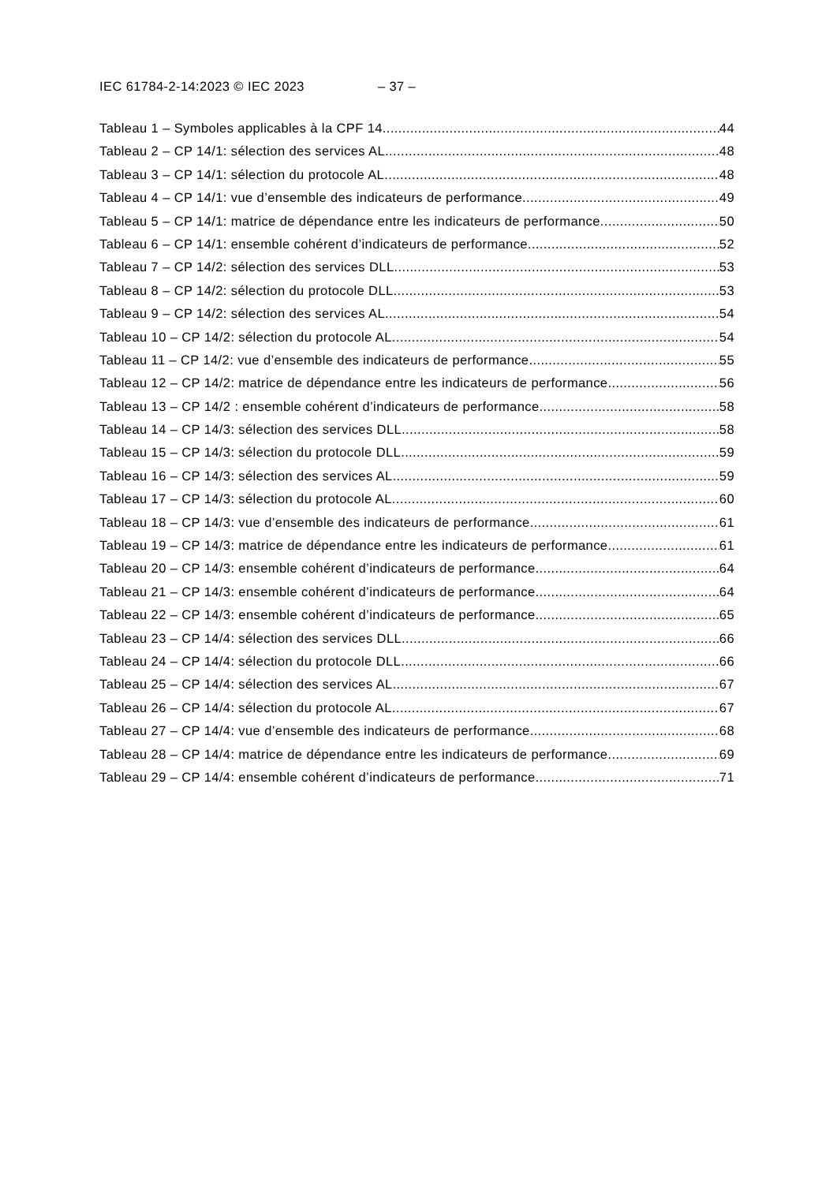IEC 61784-2-14:2023 © IEC 2023 – 37 –
Tableau 1 – Symboles applicables à la CPF 14 44
Tableau 2 – CP 14/1: sélection des services AL 48
Tableau 3 – CP 14/1: sélection du protocole AL 48
Tableau 4 – CP 14/1: vue d’ensemble des indicateurs de performance 49
Tableau 5 – CP 14/1: matrice de dépendance entre les indicateurs de performance 50
Tableau 6 – CP 14/1: ensemble cohérent d’indicateurs de performance 52
Tableau 7 – CP 14/2: sélection des services DLL 53
Tableau 8 – CP 14/2: sélection du protocole DLL 53
Tableau 9 – CP 14/2: sélection des services AL 54
Tableau 10 – CP 14/2: sélection du protocole AL 54
Tableau 11 – CP 14/2: vue d’ensemble des indicateurs de performance 55
Tableau 12 – CP 14/2: matrice de dépendance entre les indicateurs de performance 56
Tableau 13 – CP 14/2 : ensemble cohérent d’indicateurs de performance 58
Tableau 14 – CP 14/3: sélection des services DLL 58
Tableau 15 – CP 14/3: sélection du protocole DLL 59
Tableau 16 – CP 14/3: sélection des services AL 59
Tableau 17 – CP 14/3: sélection du protocole AL 60
Tableau 18 – CP 14/3: vue d’ensemble des indicateurs de performance 61
Tableau 19 – CP 14/3: matrice de dépendance entre les indicateurs de performance 61
Tableau 20 – CP 14/3: ensemble cohérent d’indicateurs de performance 64
Tableau 21 – CP 14/3: ensemble cohérent d’indicateurs de performance 64
Tableau 22 – CP 14/3: ensemble cohérent d’indicateurs de performance 65
Tableau 23 – CP 14/4: sélection des services DLL 66
Tableau 24 – CP 14/4: sélection du protocole DLL 66
Tableau 25 – CP 14/4: sélection des services AL 67
Tableau 26 – CP 14/4: sélection du protocole AL 67
Tableau 27 – CP 14/4: vue d’ensemble des indicateurs de performance 68
Tableau 28 – CP 14/4: matrice de dépendance entre les indicateurs de performance 69
Tableau 29 – CP 14/4: ensemble cohérent d’indicateurs de performance 71